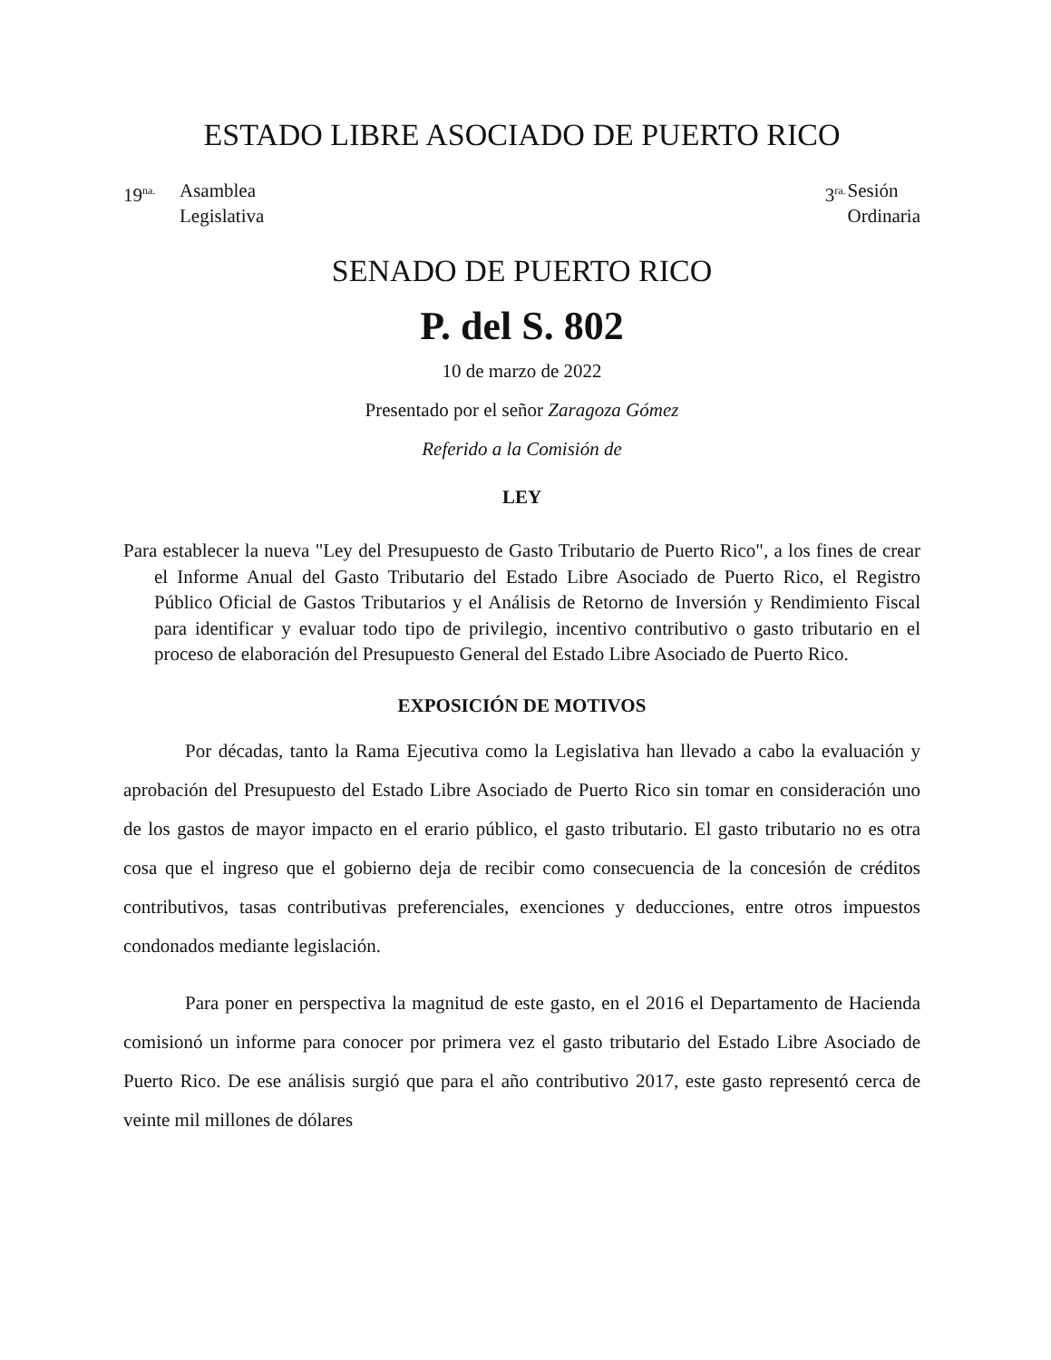ESTADO LIBRE ASOCIADO DE PUERTO RICO
19<sup>na.</sup>
Asamblea
Legislativa
3<sup>ra.</sup>
Sesión
Ordinaria
SENADO DE PUERTO RICO
P. del S. 802
10 de marzo de 2022
Presentado por el señor Zaragoza Gómez
Referido a la Comisión de
LEY
Para establecer la nueva "Ley del Presupuesto de Gasto Tributario de Puerto Rico", a los fines de crear el Informe Anual del Gasto Tributario del Estado Libre Asociado de Puerto Rico, el Registro Público Oficial de Gastos Tributarios y el Análisis de Retorno de Inversión y Rendimiento Fiscal para identificar y evaluar todo tipo de privilegio, incentivo contributivo o gasto tributario en el proceso de elaboración del Presupuesto General del Estado Libre Asociado de Puerto Rico.
EXPOSICIÓN DE MOTIVOS
Por décadas, tanto la Rama Ejecutiva como la Legislativa han llevado a cabo la evaluación y aprobación del Presupuesto del Estado Libre Asociado de Puerto Rico sin tomar en consideración uno de los gastos de mayor impacto en el erario público, el gasto tributario. El gasto tributario no es otra cosa que el ingreso que el gobierno deja de recibir como consecuencia de la concesión de créditos contributivos, tasas contributivas preferenciales, exenciones y deducciones, entre otros impuestos condonados mediante legislación.
Para poner en perspectiva la magnitud de este gasto, en el 2016 el Departamento de Hacienda comisionó un informe para conocer por primera vez el gasto tributario del Estado Libre Asociado de Puerto Rico. De ese análisis surgió que para el año contributivo 2017, este gasto representó cerca de veinte mil millones de dólares